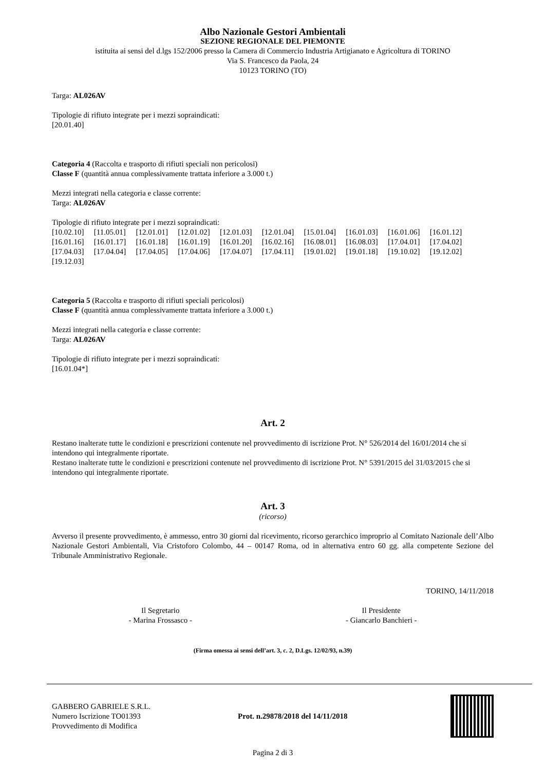Albo Nazionale Gestori Ambientali
SEZIONE REGIONALE DEL PIEMONTE
istituita ai sensi del d.lgs 152/2006 presso la Camera di Commercio Industria Artigianato e Agricoltura di TORINO
Via S. Francesco da Paola, 24
10123 TORINO (TO)
Targa: AL026AV
Tipologie di rifiuto integrate per i mezzi sopraindicati:
[20.01.40]
Categoria 4 (Raccolta e trasporto di rifiuti speciali non pericolosi)
Classe F (quantità annua complessivamente trattata inferiore a 3.000 t.)
Mezzi integrati nella categoria e classe corrente:
Targa: AL026AV
Tipologie di rifiuto integrate per i mezzi sopraindicati:
[10.02.10] [11.05.01] [12.01.01] [12.01.02] [12.01.03] [12.01.04] [15.01.04] [16.01.03] [16.01.06] [16.01.12] [16.01.16] [16.01.17] [16.01.18] [16.01.19] [16.01.20] [16.02.16] [16.08.01] [16.08.03] [17.04.01] [17.04.02] [17.04.03] [17.04.04] [17.04.05] [17.04.06] [17.04.07] [17.04.11] [19.01.02] [19.01.18] [19.10.02] [19.12.02] [19.12.03]
Categoria 5 (Raccolta e trasporto di rifiuti speciali pericolosi)
Classe F (quantità annua complessivamente trattata inferiore a 3.000 t.)
Mezzi integrati nella categoria e classe corrente:
Targa: AL026AV
Tipologie di rifiuto integrate per i mezzi sopraindicati:
[16.01.04*]
Art. 2
Restano inalterate tutte le condizioni e prescrizioni contenute nel provvedimento di iscrizione Prot. N° 526/2014 del 16/01/2014 che si intendono qui integralmente riportate.
Restano inalterate tutte le condizioni e prescrizioni contenute nel provvedimento di iscrizione Prot. N° 5391/2015 del 31/03/2015 che si intendono qui integralmente riportate.
Art. 3
(ricorso)
Avverso il presente provvedimento, è ammesso, entro 30 giorni dal ricevimento, ricorso gerarchico improprio al Comitato Nazionale dell’Albo Nazionale Gestori Ambientali, Via Cristoforo Colombo, 44 – 00147 Roma, od in alternativa entro 60 gg. alla competente Sezione del Tribunale Amministrativo Regionale.
TORINO, 14/11/2018
Il Segretario
- Marina Frossasco -
Il Presidente
- Giancarlo Banchieri -
(Firma omessa ai sensi dell’art. 3, c. 2, D.Lgs. 12/02/93, n.39)
GABBERO GABRIELE S.R.L.
Numero Iscrizione TO01393
Provvedimento di Modifica
Prot. n.29878/2018 del 14/11/2018
Pagina 2 di 3